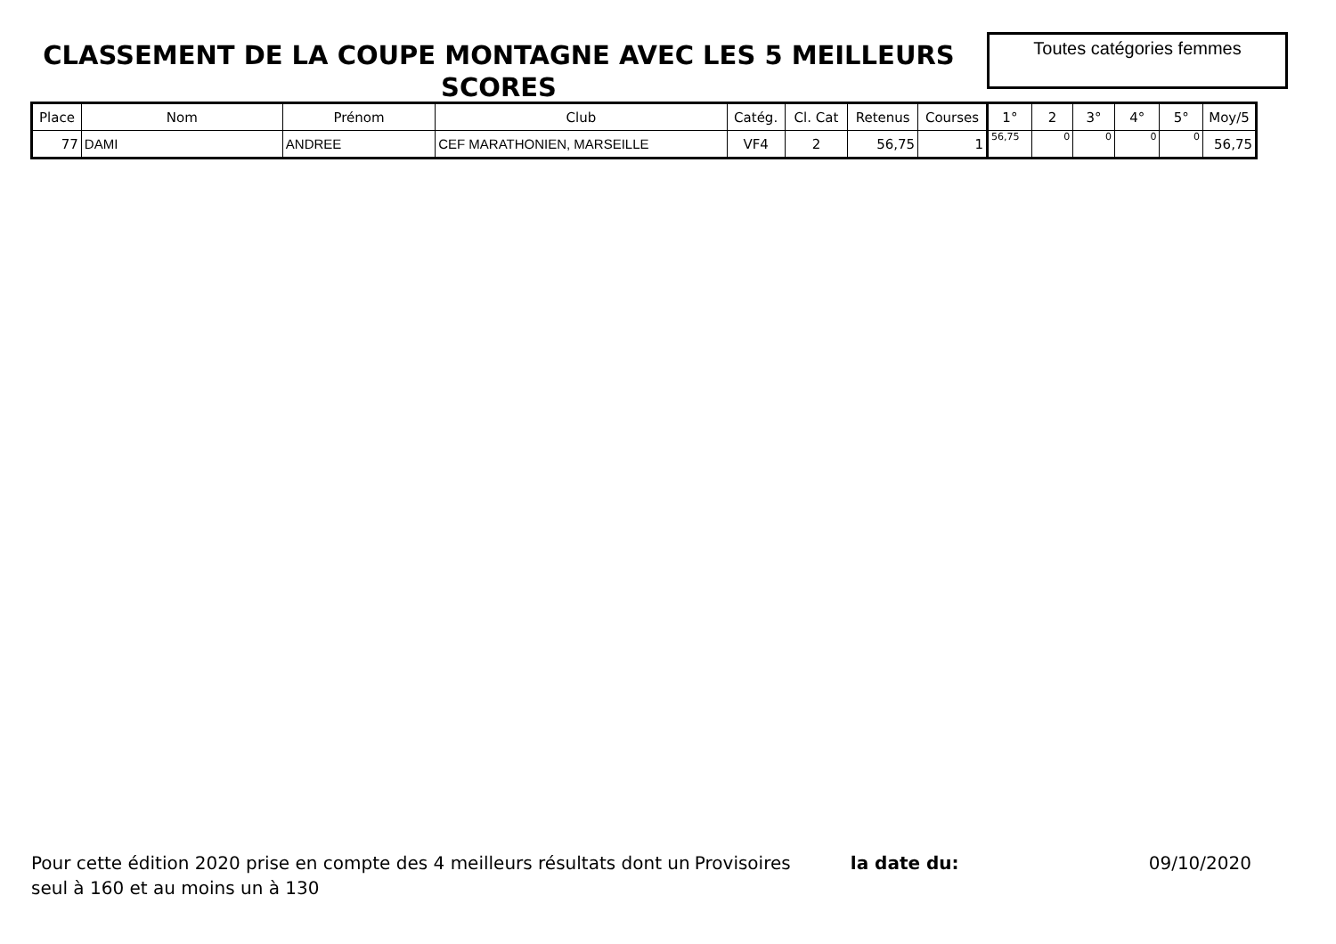CLASSEMENT DE LA COUPE MONTAGNE AVEC LES 5 MEILLEURS SCORES
Toutes catégories femmes
| Place | Nom | Prénom | Club | Catég. | Cl. Cat | Retenus | Courses | 1° | 2 | 3° | 4° | 5° | Moy/5 |
| --- | --- | --- | --- | --- | --- | --- | --- | --- | --- | --- | --- | --- | --- |
| 77 | DAMI | ANDREE | CEF MARATHONIEN, MARSEILLE | VF4 | 2 | 56,75 | 1 | 56,75 | 0 | 0 | 0 | 0 | 56,75 |
Pour cette édition 2020 prise en compte des 4 meilleurs résultats dont un seul à 160 et au moins un à 130
Provisoires la date du: 09/10/2020